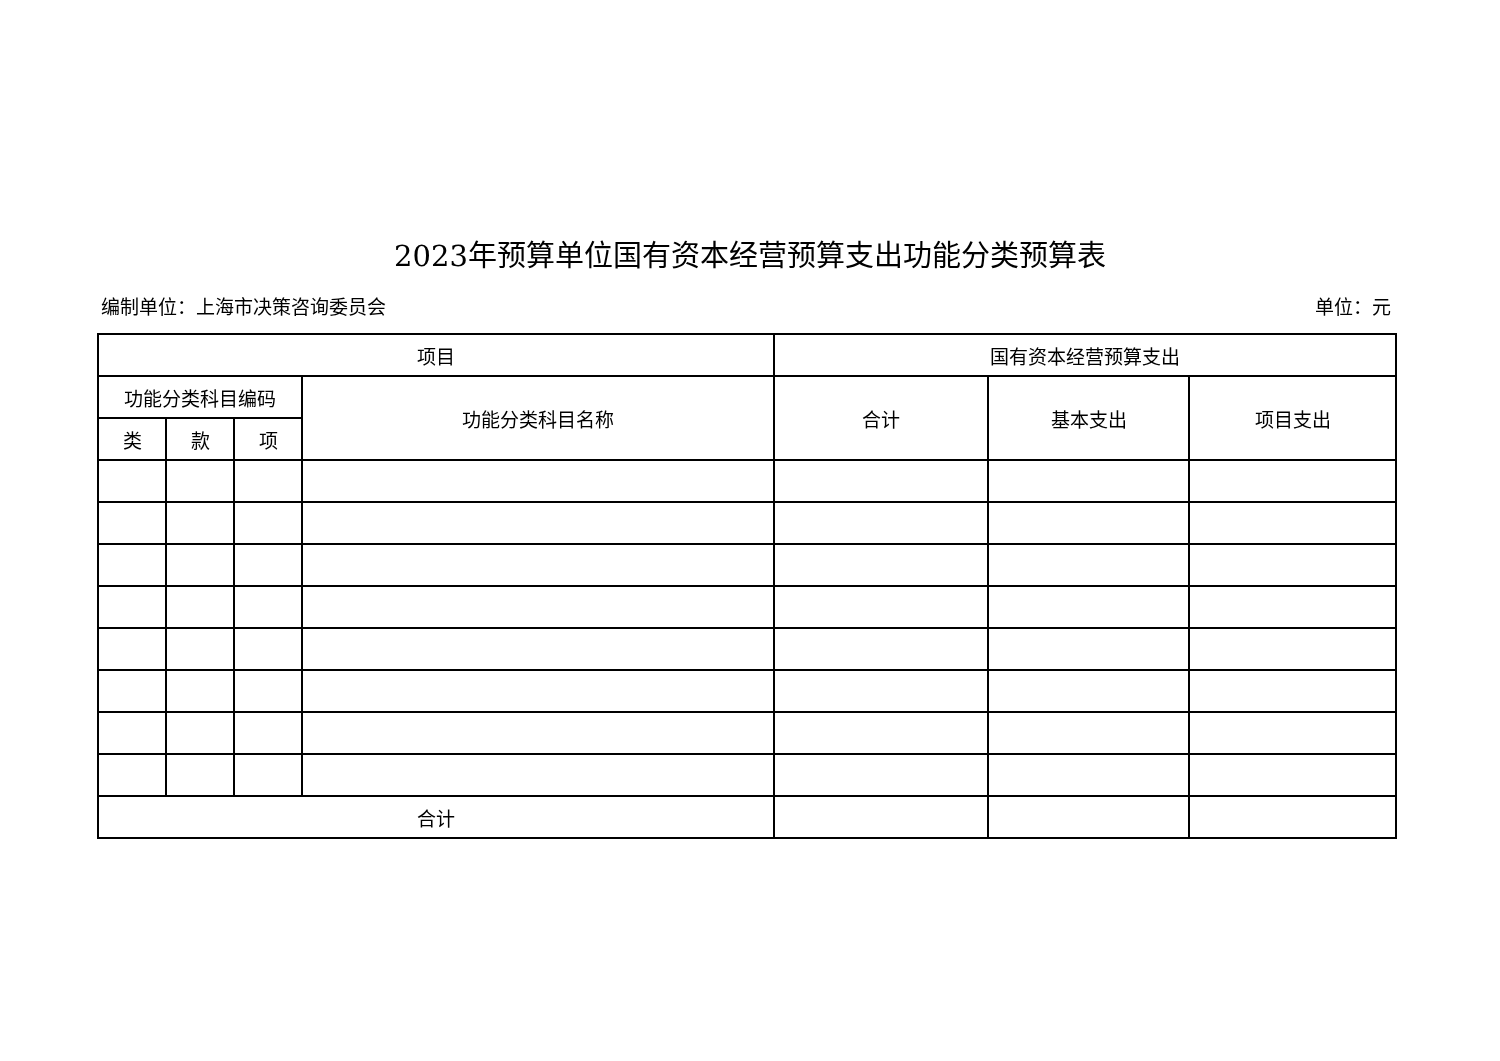2023年预算单位国有资本经营预算支出功能分类预算表
编制单位：上海市决策咨询委员会 单位：元
| 项目 | | | | 国有资本经营预算支出 | | |
| --- | --- | --- | --- | --- | --- | --- |
| 功能分类科目编码 | | | 功能分类科目名称 | 合计 | 基本支出 | 项目支出 |
| 类 | 款 | 项 | | | | |
| 合计 | | | | | | |